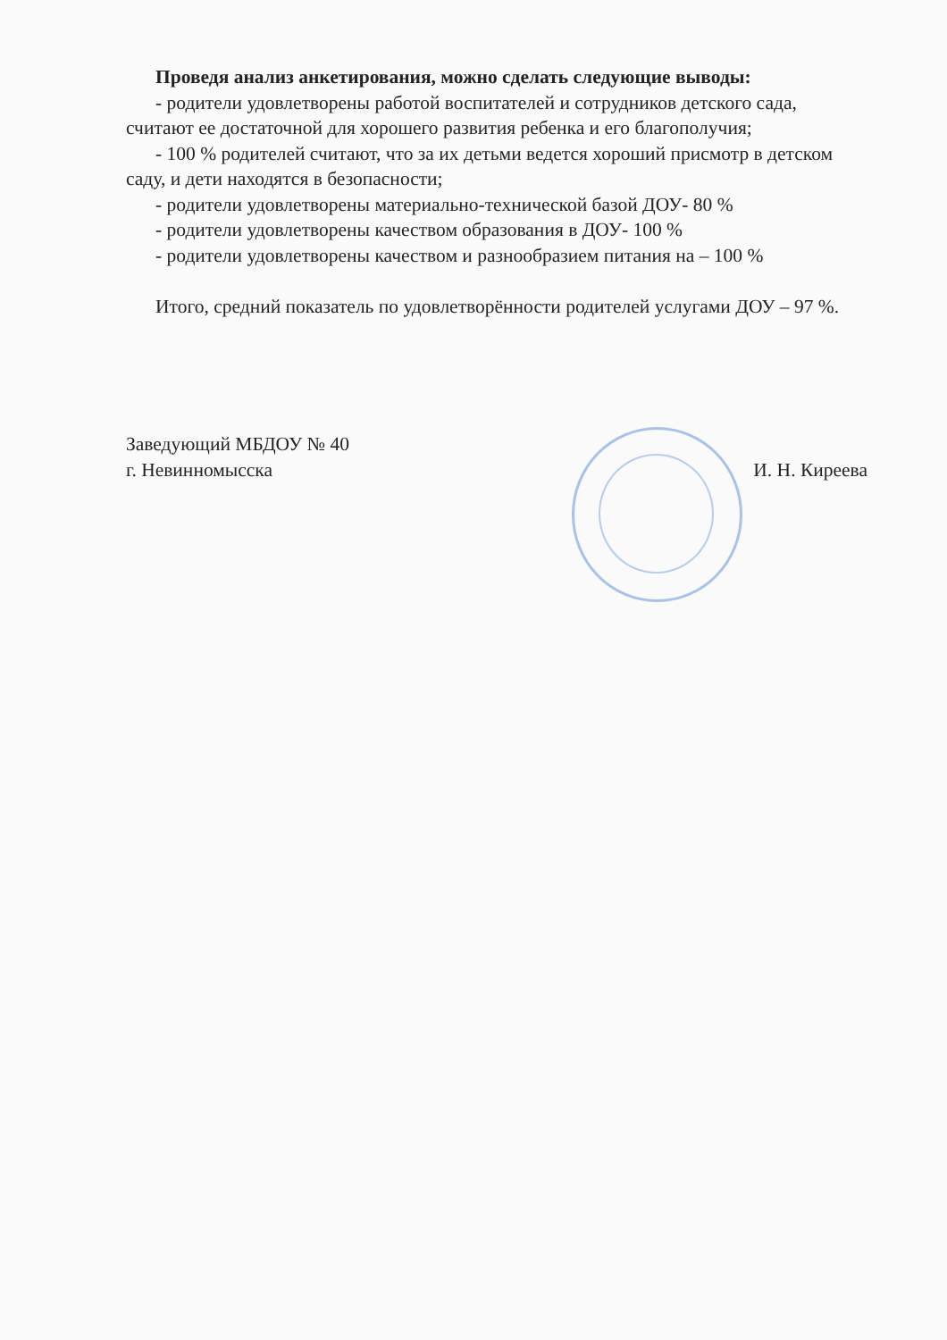Проведя анализ анкетирования, можно сделать следующие выводы:
- родители удовлетворены работой воспитателей и сотрудников детского сада, считают ее достаточной для хорошего развития ребенка и его благополучия;
- 100 % родителей считают, что за их детьми ведется хороший присмотр в детском саду, и дети находятся в безопасности;
- родители удовлетворены материально-технической базой ДОУ- 80 %
- родители удовлетворены качеством образования в ДОУ- 100 %
- родители удовлетворены качеством и разнообразием питания на – 100 %
Итого, средний показатель по удовлетворённости родителей услугами ДОУ – 97 %.
Заведующий МБДОУ № 40
г. Невинномысска
И. Н. Киреева